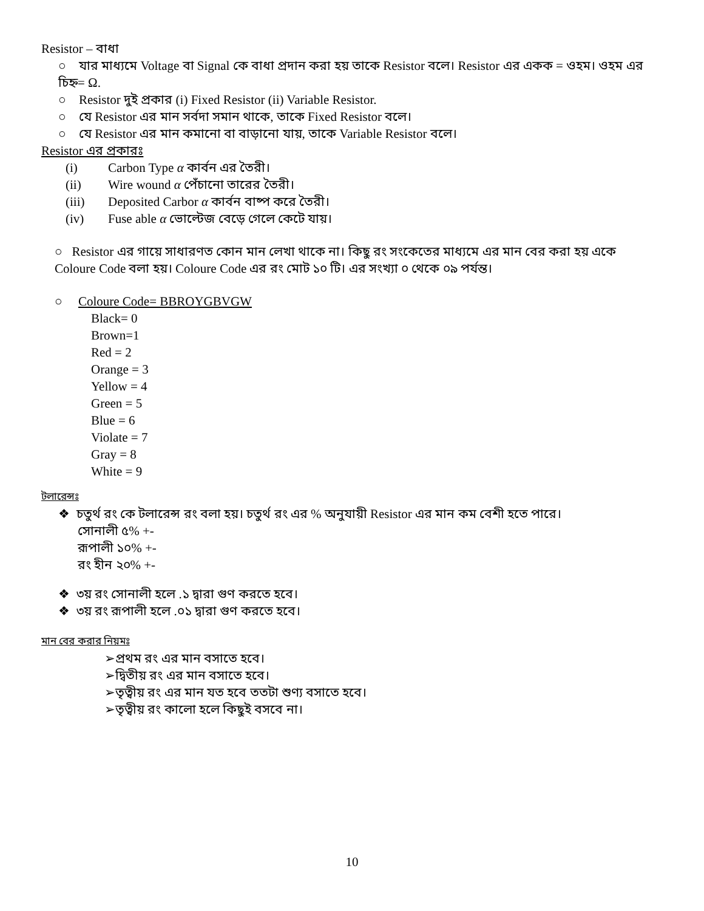Resistor – বাধা
○ যার মাধ্যমে Voltage বা Signal কে বাধা প্রদান করা হয় তাকে Resistor বলে। Resistor এর একক = ওহম। ওহম এর চিহ্ন= Ω.
○ Resistor দুই প্রকার (i) Fixed Resistor (ii) Variable Resistor.
○ যে Resistor এর মান সর্বদা সমান থাকে, তাকে Fixed Resistor বলে।
○ যে Resistor এর মান কমানো বা বাড়ানো যায়, তাকে Variable Resistor বলে।
Resistor এর প্রকারঃ
(i) Carbon Type α কার্বন এর তৈরী।
(ii) Wire wound α পেঁচানো তারের তৈরী।
(iii) Deposited Carbor α কার্বন বাষ্প করে তৈরী।
(iv) Fuse able α ভোল্টেজ বেড়ে গেলে কেটে যায়।
○ Resistor এর গায়ে সাধারণত কোন মান লেখা থাকে না। কিছু রং সংকেতের মাধ্যমে এর মান বের করা হয় একে Coloure Code বলা হয়। Coloure Code এর রং মোট ১০ টি। এর সংখ্যা ০ থেকে ০৯ পর্যন্ত।
○ Coloure Code= BBROYGBVGW
Black= 0
Brown=1
Red = 2
Orange = 3
Yellow = 4
Green = 5
Blue = 6
Violate = 7
Gray = 8
White = 9
টলারেন্সঃ
❖ চতুর্থ রং কে টলারেন্স রং বলা হয়। চতুর্থ রং এর % অনুযায়ী Resistor এর মান কম বেশী হতে পারে।
সোনালী ৫% +-
রূপালী ১০% +-
রং হীন ২০% +-
❖ ৩য় রং সোনালী হলে .১ দ্বারা গুণ করতে হবে।
❖ ৩য় রং রূপালী হলে .০১ দ্বারা গুণ করতে হবে।
মান বের করার নিয়মঃ
➢প্রথম রং এর মান বসাতে হবে।
➢দ্বিতীয় রং এর মান বসাতে হবে।
➢তৃত্বীয় রং এর মান যত হবে ততটা শুণ্য বসাতে হবে।
➢তৃত্বীয় রং কালো হলে কিছুই বসবে না।
10